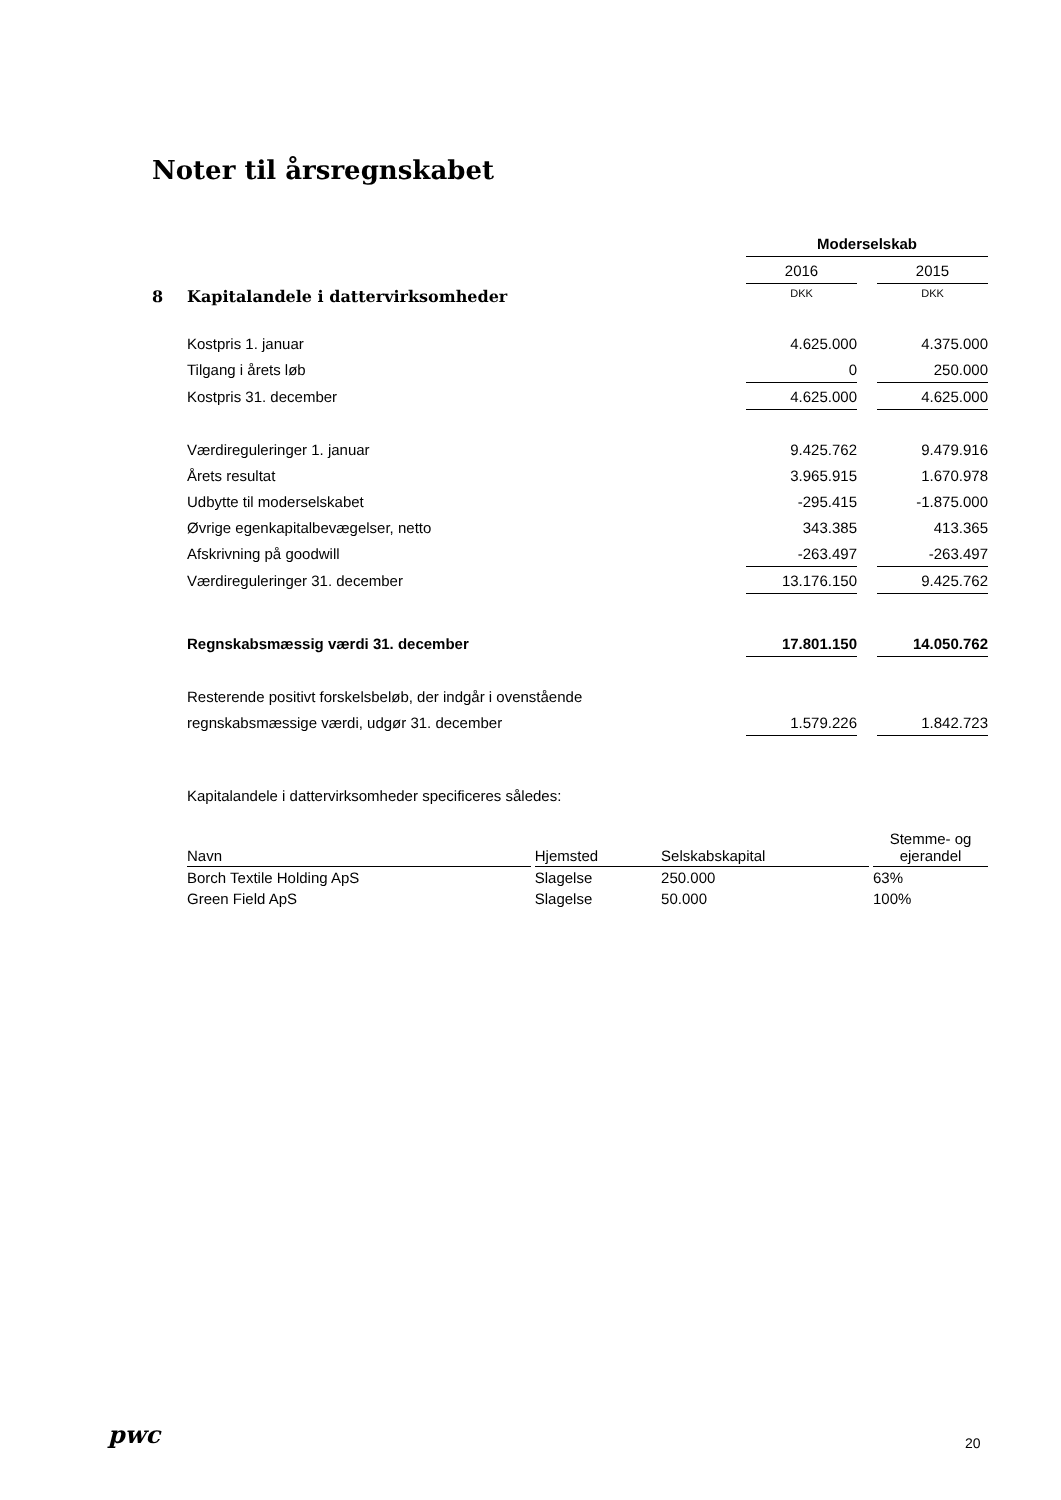Noter til årsregnskabet
| | | Moderselskab | | |
| | | 2016 | | 2015 |
| 8 | Kapitalandele i dattervirksomheder | DKK | | DKK |
| | Kostpris 1. januar | 4.625.000 | | 4.375.000 |
| | Tilgang i årets løb | 0 | | 250.000 |
| | Kostpris 31. december | 4.625.000 | | 4.625.000 |
| | Værdireguleringer 1. januar | 9.425.762 | | 9.479.916 |
| | Årets resultat | 3.965.915 | | 1.670.978 |
| | Udbytte til moderselskabet | -295.415 | | -1.875.000 |
| | Øvrige egenkapitalbevægelser, netto | 343.385 | | 413.365 |
| | Afskrivning på goodwill | -263.497 | | -263.497 |
| | Værdireguleringer 31. december | 13.176.150 | | 9.425.762 |
| | Regnskabsmæssig værdi 31. december | 17.801.150 | | 14.050.762 |
| | Resterende positivt forskelsbeløb, der indgår i ovenstående | | | |
| | regnskabsmæssige værdi, udgør 31. december | 1.579.226 | | 1.842.723 |
| | Kapitalandele i dattervirksomheder specificeres således: | | | |
| Navn | | Hjemsted | Selskabskapital | | Stemme- og ejerandel |
| --- | --- | --- | --- | --- | --- |
| Borch Textile Holding ApS | | Slagelse | 250.000 | | 63% |
| Green Field ApS | | Slagelse | 50.000 | | 100% |
pwc 20